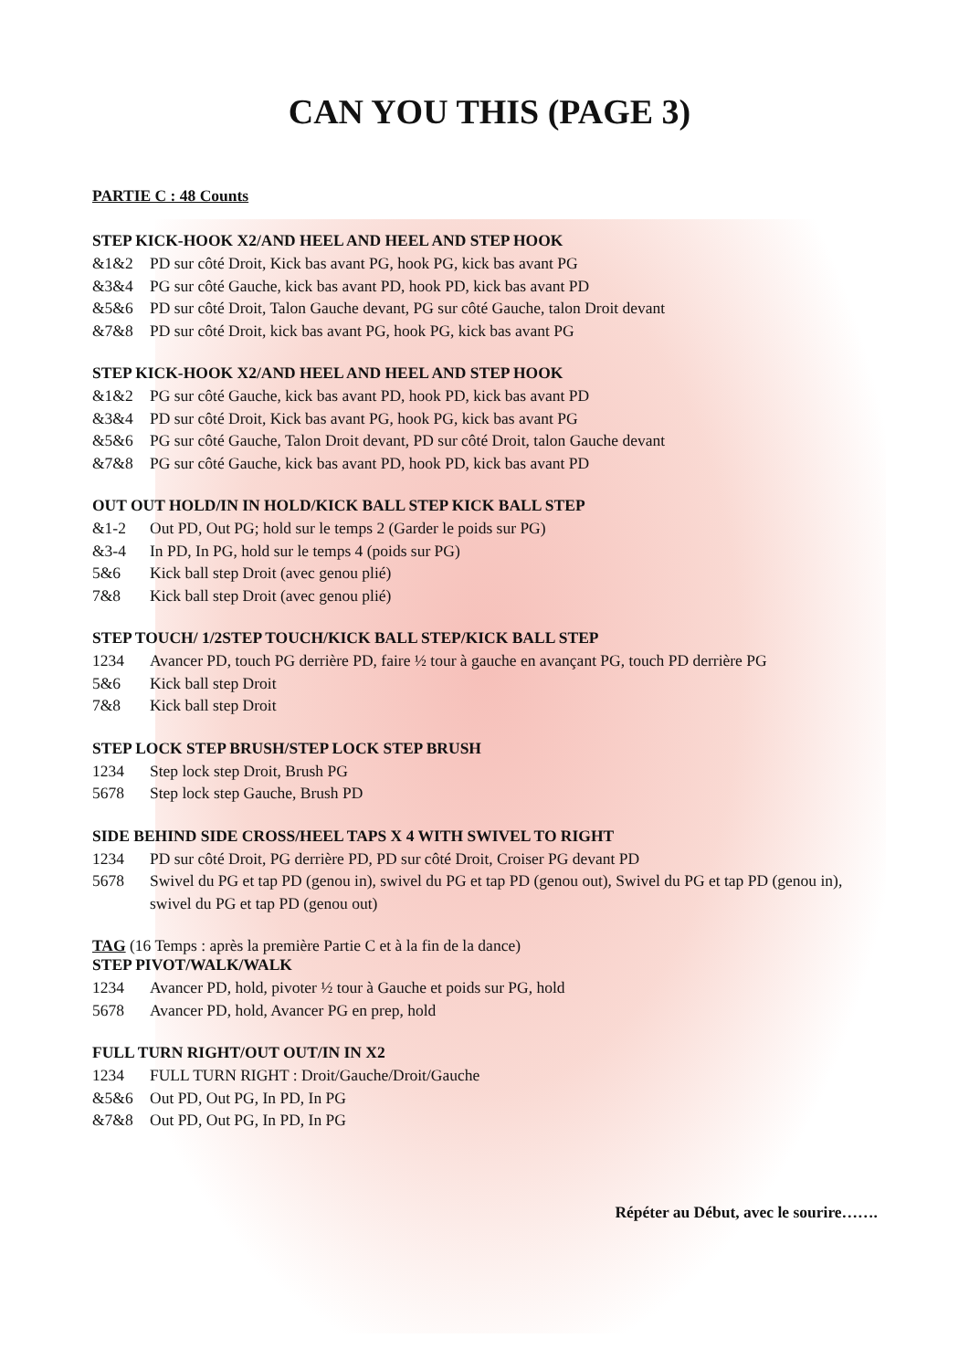CAN YOU THIS (PAGE 3)
PARTIE C : 48 Counts
STEP KICK-HOOK X2/AND HEEL AND HEEL AND STEP HOOK
&1&2 PD sur côté Droit, Kick bas avant PG, hook PG, kick bas avant PG
&3&4 PG sur côté Gauche, kick bas avant PD, hook PD, kick bas avant PD
&5&6 PD sur côté Droit, Talon Gauche devant, PG sur côté Gauche, talon Droit devant
&7&8 PD sur côté Droit, kick bas avant PG, hook PG, kick bas avant PG
STEP KICK-HOOK X2/AND HEEL AND HEEL AND STEP HOOK
&1&2 PG sur côté Gauche, kick bas avant PD, hook PD, kick bas avant PD
&3&4 PD sur côté Droit, Kick bas avant PG, hook PG, kick bas avant PG
&5&6 PG sur côté Gauche, Talon Droit devant, PD sur côté Droit, talon Gauche devant
&7&8 PG sur côté Gauche, kick bas avant PD, hook PD, kick bas avant PD
OUT OUT HOLD/IN IN HOLD/KICK BALL STEP KICK BALL STEP
&1-2 Out PD, Out PG; hold sur le temps 2 (Garder le poids sur PG)
&3-4 In PD, In PG, hold sur le temps 4 (poids sur PG)
5&6 Kick ball step Droit (avec genou plié)
7&8 Kick ball step Droit (avec genou plié)
STEP TOUCH/ 1/2STEP TOUCH/KICK BALL STEP/KICK BALL STEP
1234 Avancer PD, touch PG derrière PD, faire ½ tour à gauche en avançant PG, touch PD derrière PG
5&6 Kick ball step Droit
7&8 Kick ball step Droit
STEP LOCK STEP BRUSH/STEP LOCK STEP BRUSH
1234 Step lock step Droit, Brush PG
5678 Step lock step Gauche, Brush PD
SIDE BEHIND SIDE CROSS/HEEL TAPS X 4 WITH SWIVEL TO RIGHT
1234 PD sur côté Droit, PG derrière PD, PD sur côté Droit, Croiser PG devant PD
5678 Swivel du PG et tap PD (genou in), swivel du PG et tap PD (genou out), Swivel du PG et tap PD (genou in), swivel du PG et tap PD (genou out)
TAG (16 Temps : après la première Partie C et à la fin de la dance)
STEP PIVOT/WALK/WALK
1234 Avancer PD, hold, pivoter ½ tour à Gauche et poids sur PG, hold
5678 Avancer PD, hold, Avancer PG en prep, hold
FULL TURN RIGHT/OUT OUT/IN IN X2
1234 FULL TURN RIGHT : Droit/Gauche/Droit/Gauche
&5&6 Out PD, Out PG, In PD, In PG
&7&8 Out PD, Out PG, In PD, In PG
Répéter au Début, avec le sourire…….